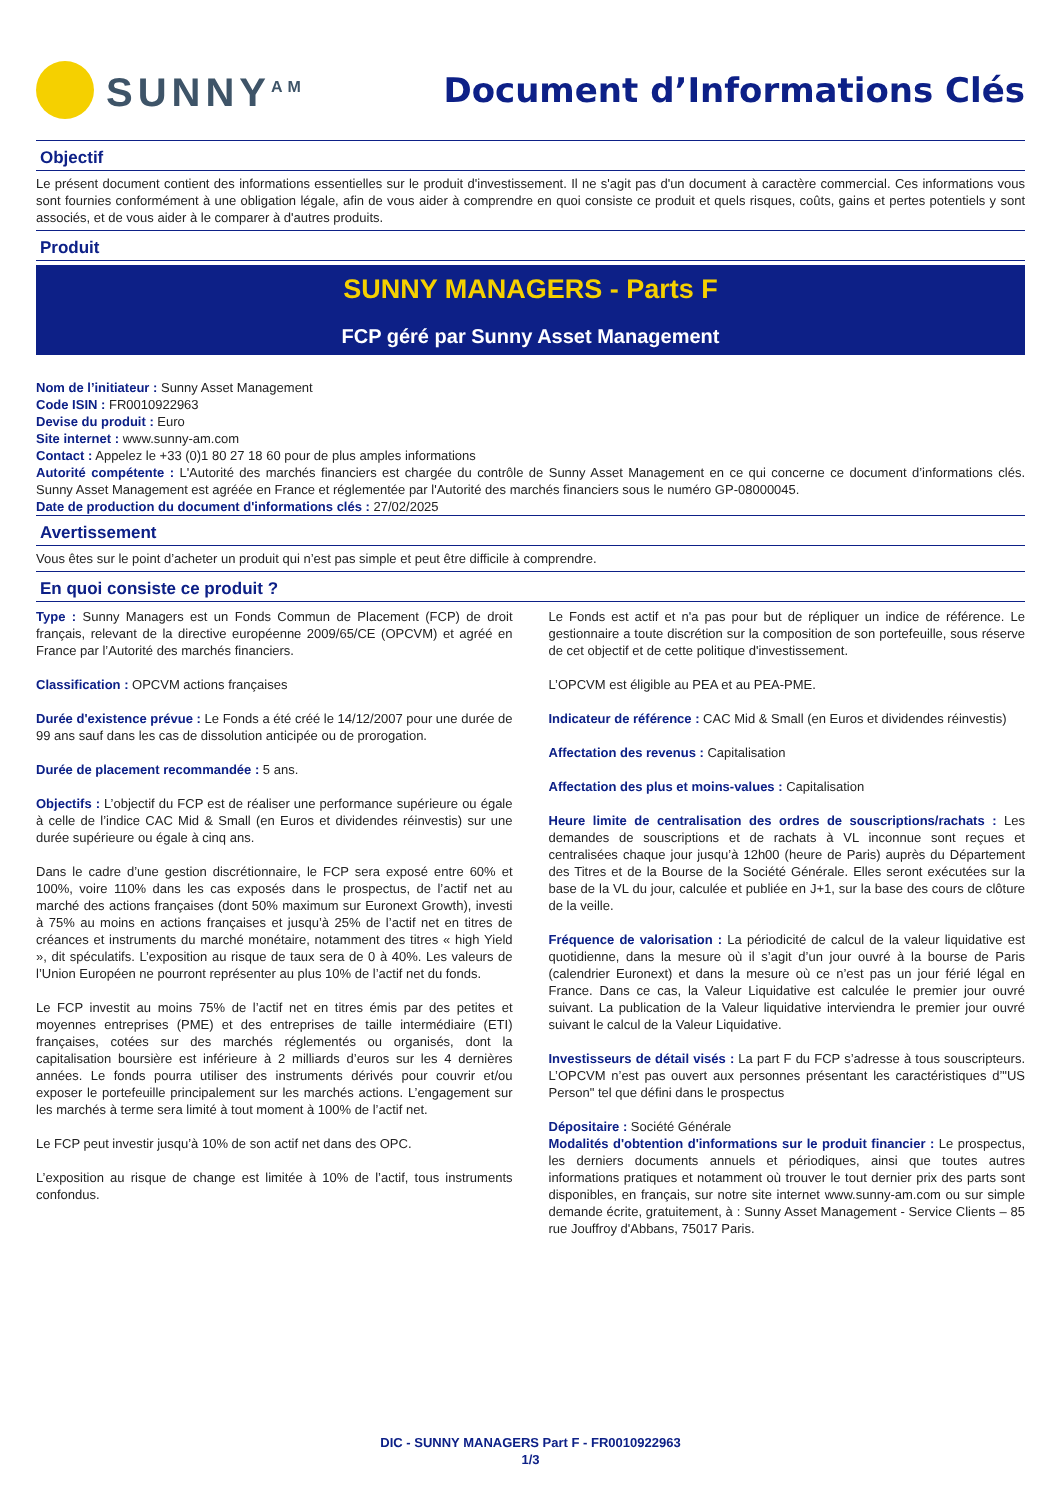SUNNY<sup>AM</sup>
Document d’Informations Clés
Objectif
Le présent document contient des informations essentielles sur le produit d'investissement. Il ne s'agit pas d'un document à caractère commercial. Ces informations vous sont fournies conformément à une obligation légale, afin de vous aider à comprendre en quoi consiste ce produit et quels risques, coûts, gains et pertes potentiels y sont associés, et de vous aider à le comparer à d'autres produits.
Produit
SUNNY MANAGERS - Parts F
FCP géré par Sunny Asset Management
Nom de l’initiateur : Sunny Asset Management
Code ISIN : FR0010922963
Devise du produit : Euro
Site internet : www.sunny-am.com
Contact : Appelez le +33 (0)1 80 27 18 60 pour de plus amples informations
Autorité compétente : L'Autorité des marchés financiers est chargée du contrôle de Sunny Asset Management en ce qui concerne ce document d’informations clés. Sunny Asset Management est agréée en France et réglementée par l'Autorité des marchés financiers sous le numéro GP-08000045.
Date de production du document d'informations clés : 27/02/2025
Avertissement
Vous êtes sur le point d’acheter un produit qui n’est pas simple et peut être difficile à comprendre.
En quoi consiste ce produit ?
Type : Sunny Managers est un Fonds Commun de Placement (FCP) de droit français, relevant de la directive européenne 2009/65/CE (OPCVM) et agréé en France par l’Autorité des marchés financiers.
Classification : OPCVM actions françaises
Durée d'existence prévue : Le Fonds a été créé le 14/12/2007 pour une durée de 99 ans sauf dans les cas de dissolution anticipée ou de prorogation.
Durée de placement recommandée : 5 ans.
Objectifs : L’objectif du FCP est de réaliser une performance supérieure ou égale à celle de l’indice CAC Mid & Small (en Euros et dividendes réinvestis) sur une durée supérieure ou égale à cinq ans.
Dans le cadre d’une gestion discrétionnaire, le FCP sera exposé entre 60% et 100%, voire 110% dans les cas exposés dans le prospectus, de l’actif net au marché des actions françaises (dont 50% maximum sur Euronext Growth), investi à 75% au moins en actions françaises et jusqu’à 25% de l’actif net en titres de créances et instruments du marché monétaire, notamment des titres « high Yield », dit spéculatifs. L’exposition au risque de taux sera de 0 à 40%. Les valeurs de l’Union Européen ne pourront représenter au plus 10% de l’actif net du fonds.
Le FCP investit au moins 75% de l’actif net en titres émis par des petites et moyennes entreprises (PME) et des entreprises de taille intermédiaire (ETI) françaises, cotées sur des marchés réglementés ou organisés, dont la capitalisation boursière est inférieure à 2 milliards d’euros sur les 4 dernières années. Le fonds pourra utiliser des instruments dérivés pour couvrir et/ou exposer le portefeuille principalement sur les marchés actions. L’engagement sur les marchés à terme sera limité à tout moment à 100% de l’actif net.
Le FCP peut investir jusqu’à 10% de son actif net dans des OPC.
L’exposition au risque de change est limitée à 10% de l’actif, tous instruments confondus.
Le Fonds est actif et n'a pas pour but de répliquer un indice de référence. Le gestionnaire a toute discrétion sur la composition de son portefeuille, sous réserve de cet objectif et de cette politique d'investissement.
L’OPCVM est éligible au PEA et au PEA-PME.
Indicateur de référence : CAC Mid & Small (en Euros et dividendes réinvestis)
Affectation des revenus : Capitalisation
Affectation des plus et moins-values : Capitalisation
Heure limite de centralisation des ordres de souscriptions/rachats : Les demandes de souscriptions et de rachats à VL inconnue sont reçues et centralisées chaque jour jusqu’à 12h00 (heure de Paris) auprès du Département des Titres et de la Bourse de la Société Générale. Elles seront exécutées sur la base de la VL du jour, calculée et publiée en J+1, sur la base des cours de clôture de la veille.
Fréquence de valorisation : La périodicité de calcul de la valeur liquidative est quotidienne, dans la mesure où il s’agit d’un jour ouvré à la bourse de Paris (calendrier Euronext) et dans la mesure où ce n’est pas un jour férié légal en France. Dans ce cas, la Valeur Liquidative est calculée le premier jour ouvré suivant. La publication de la Valeur liquidative interviendra le premier jour ouvré suivant le calcul de la Valeur Liquidative.
Investisseurs de détail visés : La part F du FCP s’adresse à tous souscripteurs. L’OPCVM n’est pas ouvert aux personnes présentant les caractéristiques d’"US Person" tel que défini dans le prospectus
Dépositaire : Société Générale
Modalités d'obtention d'informations sur le produit financier : Le prospectus, les derniers documents annuels et périodiques, ainsi que toutes autres informations pratiques et notamment où trouver le tout dernier prix des parts sont disponibles, en français, sur notre site internet www.sunny-am.com ou sur simple demande écrite, gratuitement, à : Sunny Asset Management - Service Clients – 85 rue Jouffroy d'Abbans, 75017 Paris.
DIC - SUNNY MANAGERS Part F - FR0010922963
1/3